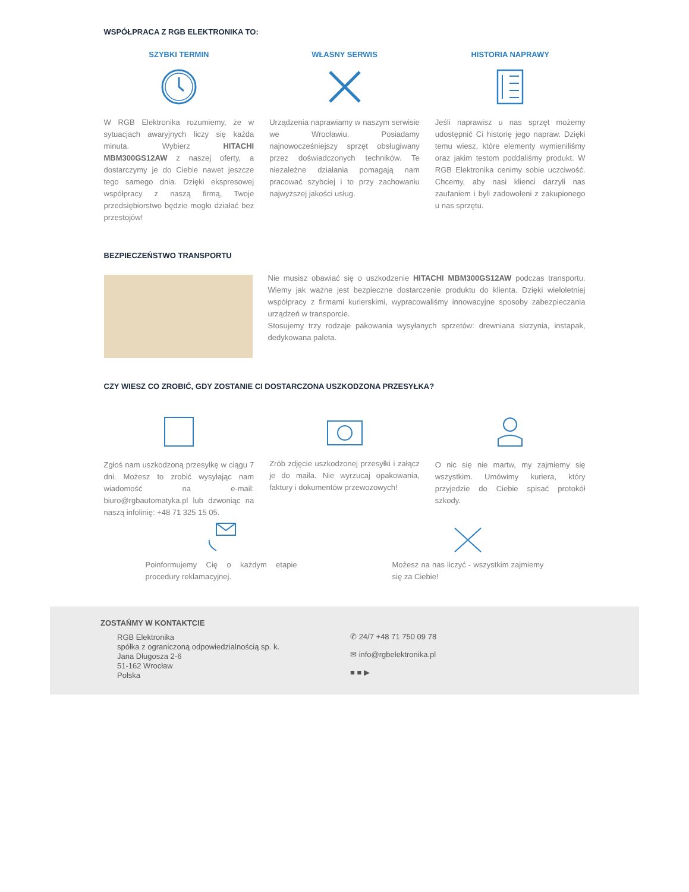WSPÓŁPRACA Z RGB ELEKTRONIKA TO:
SZYBKI TERMIN
W RGB Elektronika rozumiemy, że w sytuacjach awaryjnych liczy się każda minuta. Wybierz HITACHI MBM300GS12AW z naszej oferty, a dostarczymy je do Ciebie nawet jeszcze tego samego dnia. Dzięki ekspresowej współpracy z naszą firmą, Twoje przedsiębiorstwo będzie mogło działać bez przestojów!
WŁASNY SERWIS
Urządzenia naprawiamy w naszym serwisie we Wrocławiu. Posiadamy najnowocześniejszy sprzęt obsługiwany przez doświadczonych techników. Te niezależne działania pomagają nam pracować szybciej i to przy zachowaniu najwyższej jakości usług.
HISTORIA NAPRAWY
Jeśli naprawisz u nas sprzęt możemy udostępnić Ci historię jego napraw. Dzięki temu wiesz, które elementy wymieniliśmy oraz jakim testom poddaliśmy produkt. W RGB Elektronika cenimy sobie uczciwość. Chcemy, aby nasi klienci darzyli nas zaufaniem i byli zadowoleni z zakupionego u nas sprzętu.
BEZPIECZEŃSTWO TRANSPORTU
Nie musisz obawiać się o uszkodzenie HITACHI MBM300GS12AW podczas transportu. Wiemy jak ważne jest bezpieczne dostarczenie produktu do klienta. Dzięki wieloletniej współpracy z firmami kurierskimi, wypracowaliśmy innowacyjne sposoby zabezpieczania urządzeń w transporcie.
Stosujemy trzy rodzaje pakowania wysyłanych sprzetów: drewniana skrzynia, instapak, dedykowana paleta.
CZY WIESZ CO ZROBIĆ, GDY ZOSTANIE CI DOSTARCZONA USZKODZONA PRZESYŁKA?
Zgłoś nam uszkodzoną przesyłkę w ciągu 7 dni. Możesz to zrobić wysyłając nam wiadomość na e-mail: biuro@rgbautomatyka.pl lub dzwoniąc na naszą infolinię: +48 71 325 15 05.
Zrób zdjęcie uszkodzonej przesyłki i załącz je do maila. Nie wyrzucaj opakowania, faktury i dokumentów przewozowych!
O nic się nie martw, my zajmiemy się wszystkim. Umówimy kuriera, który przyjedzie do Ciebie spisać protokół szkody.
Poinformujemy Cię o każdym etapie procedury reklamacyjnej.
Możesz na nas liczyć - wszystkim zajmiemy się za Ciebie!
ZOSTAŃMY W KONTAKTCIE
RGB Elektronika
spółka z ograniczoną odpowiedzialnością sp. k.
Jana Długosza 2-6
51-162 Wrocław
Polska
✆ 24/7 +48 71 750 09 78
✉ info@rgbelektronika.pl
■ ■ ▶